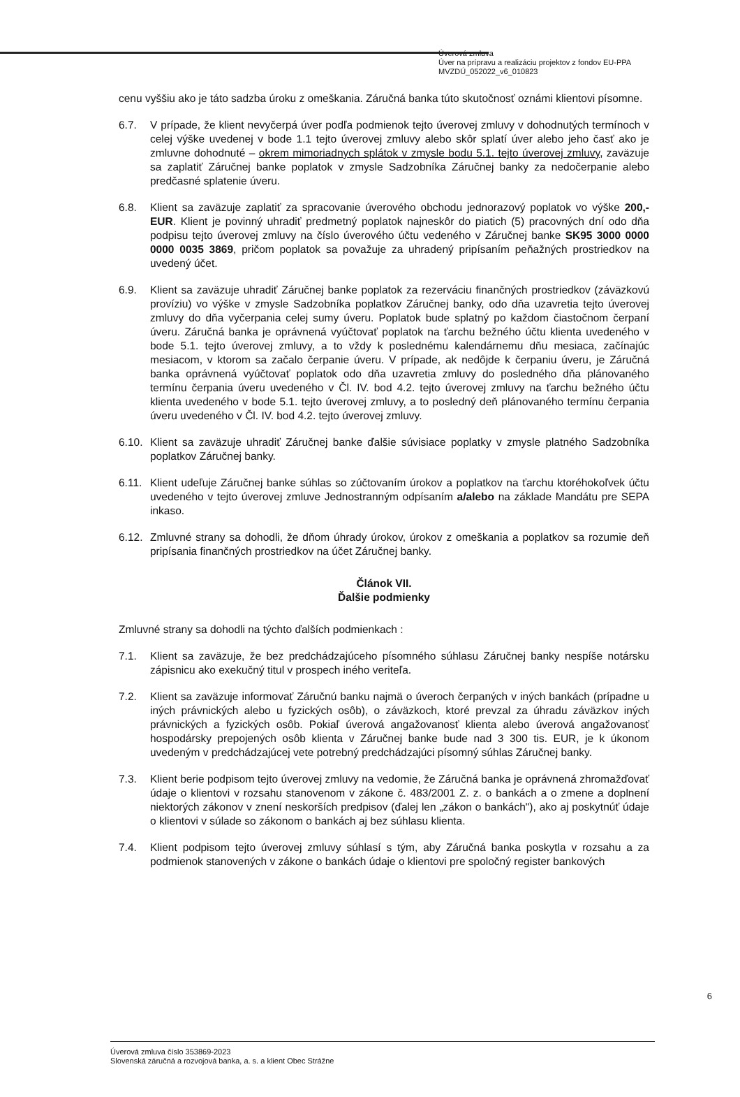Úverová zmluva
Úver na prípravu a realizáciu projektov z fondov EU-PPA
MVZDÚ_052022_v6_010823
cenu vyššiu ako je táto sadzba úroku z omeškania. Záručná banka túto skutočnosť oznámi klientovi písomne.
6.7. V prípade, že klient nevyčerpá úver podľa podmienok tejto úverovej zmluvy v dohodnutých termínoch v celej výške uvedenej v bode 1.1 tejto úverovej zmluvy alebo skôr splatí úver alebo jeho časť ako je zmluvne dohodnuté – okrem mimoriadnych splátok v zmysle bodu 5.1. tejto úverovej zmluvy, zaväzuje sa zaplatiť Záručnej banke poplatok v zmysle Sadzobníka Záručnej banky za nedočerpanie alebo predčasné splatenie úveru.
6.8. Klient sa zaväzuje zaplatiť za spracovanie úverového obchodu jednorazový poplatok vo výške 200,- EUR. Klient je povinný uhradiť predmetný poplatok najneskôr do piatich (5) pracovných dní odo dňa podpisu tejto úverovej zmluvy na číslo úverového účtu vedeného v Záručnej banke SK95 3000 0000 0000 0035 3869, pričom poplatok sa považuje za uhradený pripísaním peňažných prostriedkov na uvedený účet.
6.9. Klient sa zaväzuje uhradiť Záručnej banke poplatok za rezerváciu finančných prostriedkov (záväzkovú províziu) vo výške v zmysle Sadzobníka poplatkov Záručnej banky, odo dňa uzavretia tejto úverovej zmluvy do dňa vyčerpania celej sumy úveru. Poplatok bude splatný po každom čiastočnom čerpaní úveru. Záručná banka je oprávnená vyúčtovať poplatok na ťarchu bežného účtu klienta uvedeného v bode 5.1. tejto úverovej zmluvy, a to vždy k poslednému kalendárnemu dňu mesiaca, začínajúc mesiacom, v ktorom sa začalo čerpanie úveru. V prípade, ak nedôjde k čerpaniu úveru, je Záručná banka oprávnená vyúčtovať poplatok odo dňa uzavretia zmluvy do posledného dňa plánovaného termínu čerpania úveru uvedeného v Čl. IV. bod 4.2. tejto úverovej zmluvy na ťarchu bežného účtu klienta uvedeného v bode 5.1. tejto úverovej zmluvy, a to posledný deň plánovaného termínu čerpania úveru uvedeného v Čl. IV. bod 4.2. tejto úverovej zmluvy.
6.10.
Klient sa zaväzuje uhradiť Záručnej banke ďalšie súvisiace poplatky v zmysle platného Sadzobníka poplatkov Záručnej banky.
6.11.
Klient udeľuje Záručnej banke súhlas so zúčtovaním úrokov a poplatkov na ťarchu ktoréhokoľvek účtu uvedeného v tejto úverovej zmluve Jednostranným odpísaním a/alebo na základe Mandátu pre SEPA inkaso.
6.12.
Zmluvné strany sa dohodli, že dňom úhrady úrokov, úrokov z omeškania a poplatkov sa rozumie deň pripísania finančných prostriedkov na účet Záručnej banky.
Článok VII.
Ďalšie podmienky
Zmluvné strany sa dohodli na týchto ďalších podmienkach :
7.1. Klient sa zaväzuje, že bez predchádzajúceho písomného súhlasu Záručnej banky nespíše notársku zápisnicu ako exekučný titul v prospech iného veriteľa.
7.2. Klient sa zaväzuje informovať Záručnú banku najmä o úveroch čerpaných v iných bankách (prípadne u iných právnických alebo u fyzických osôb), o záväzkoch, ktoré prevzal za úhradu záväzkov iných právnických a fyzických osôb. Pokiaľ úverová angažovanosť klienta alebo úverová angažovanosť hospodársky prepojených osôb klienta v Záručnej banke bude nad 3 300 tis. EUR, je k úkonom uvedeným v predchádzajúcej vete potrebný predchádzajúci písomný súhlas Záručnej banky.
7.3. Klient berie podpisom tejto úverovej zmluvy na vedomie, že Záručná banka je oprávnená zhromažďovať údaje o klientovi v rozsahu stanovenom v zákone č. 483/2001 Z. z. o bankách a o zmene a doplnení niektorých zákonov v znení neskorších predpisov (ďalej len „zákon o bankách"), ako aj poskytnúť údaje o klientovi v súlade so zákonom o bankách aj bez súhlasu klienta.
7.4. Klient podpisom tejto úverovej zmluvy súhlasí s tým, aby Záručná banka poskytla v rozsahu a za podmienok stanovených v zákone o bankách údaje o klientovi pre spoločný register bankových
6
Úverová zmluva číslo 353869-2023
Slovenská záručná a rozvojová banka, a. s. a klient Obec Strážne